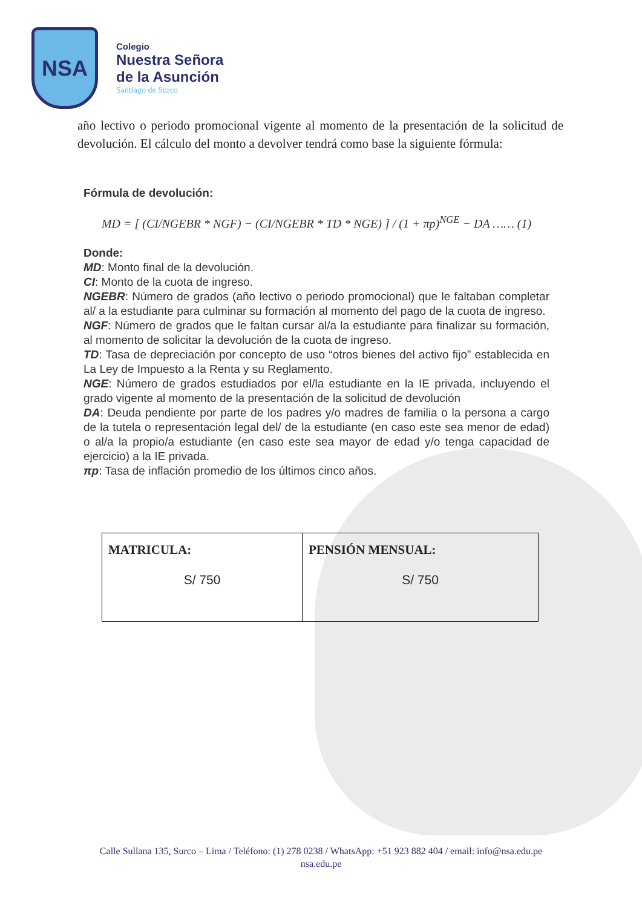NSA
Colegio
Nuestra Señora
de la Asunción
Santiago de Surco
año lectivo o periodo promocional vigente al momento de la presentación de la solicitud de devolución. El cálculo del monto a devolver tendrá como base la siguiente fórmula:
Fórmula de devolución:
MD = [ (CI/NGEBR * NGF) − (CI/NGEBR * TD * NGE) ] / (1 + πp)<sup>NGE</sup> − DA …… (1)
Donde:
MD: Monto final de la devolución.
CI: Monto de la cuota de ingreso.
NGEBR: Número de grados (año lectivo o periodo promocional) que le faltaban completar al/ a la estudiante para culminar su formación al momento del pago de la cuota de ingreso.
NGF: Número de grados que le faltan cursar al/a la estudiante para finalizar su formación, al momento de solicitar la devolución de la cuota de ingreso.
TD: Tasa de depreciación por concepto de uso “otros bienes del activo fijo” establecida en La Ley de Impuesto a la Renta y su Reglamento.
NGE: Número de grados estudiados por el/la estudiante en la IE privada, incluyendo el grado vigente al momento de la presentación de la solicitud de devolución
DA: Deuda pendiente por parte de los padres y/o madres de familia o la persona a cargo de la tutela o representación legal del/ de la estudiante (en caso este sea menor de edad) o al/a la propio/a estudiante (en caso este sea mayor de edad y/o tenga capacidad de ejercicio) a la IE privada.
πp: Tasa de inflación promedio de los últimos cinco años.
| MATRICULA: S/ 750 | PENSIÓN MENSUAL: S/ 750 |
Calle Sullana 135, Surco – Lima / Teléfono: (1) 278 0238 / WhatsApp: +51 923 882 404 / email: info@nsa.edu.pe
nsa.edu.pe